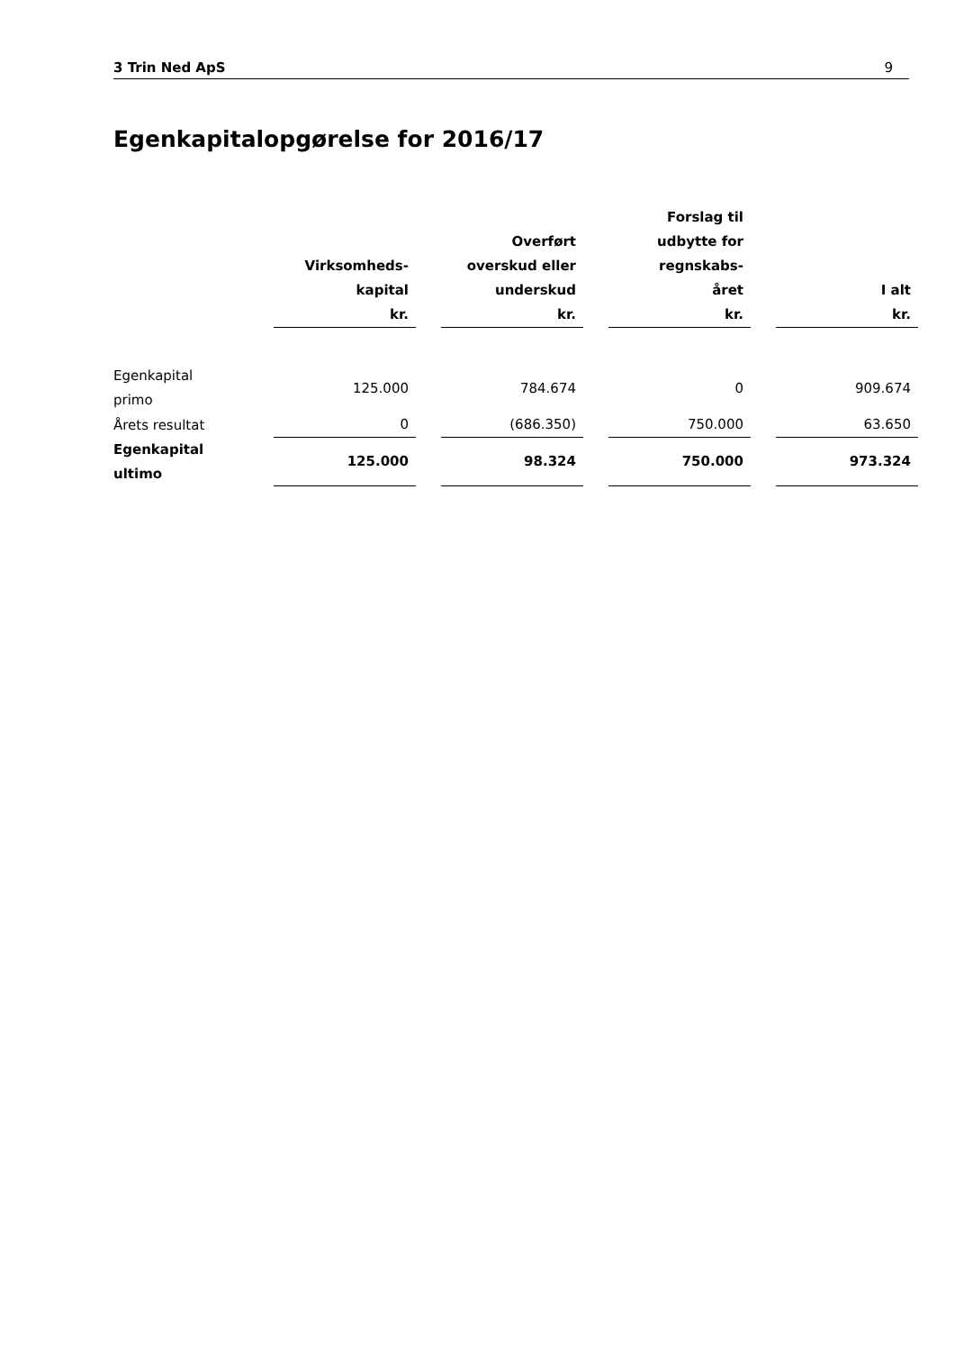3 Trin Ned ApS 9
Egenkapitalopgørelse for 2016/17
| | Virksomheds- kapital kr. | | Overført overskud eller underskud kr. | | Forslag til udbytte for regnskabs- året kr. | | I alt kr. |
| --- | --- | --- | --- | --- | --- | --- | --- |
| Egenkapital primo | 125.000 | | 784.674 | | 0 | | 909.674 |
| Årets resultat | 0 | | (686.350) | | 750.000 | | 63.650 |
| Egenkapital ultimo | 125.000 | | 98.324 | | 750.000 | | 973.324 |